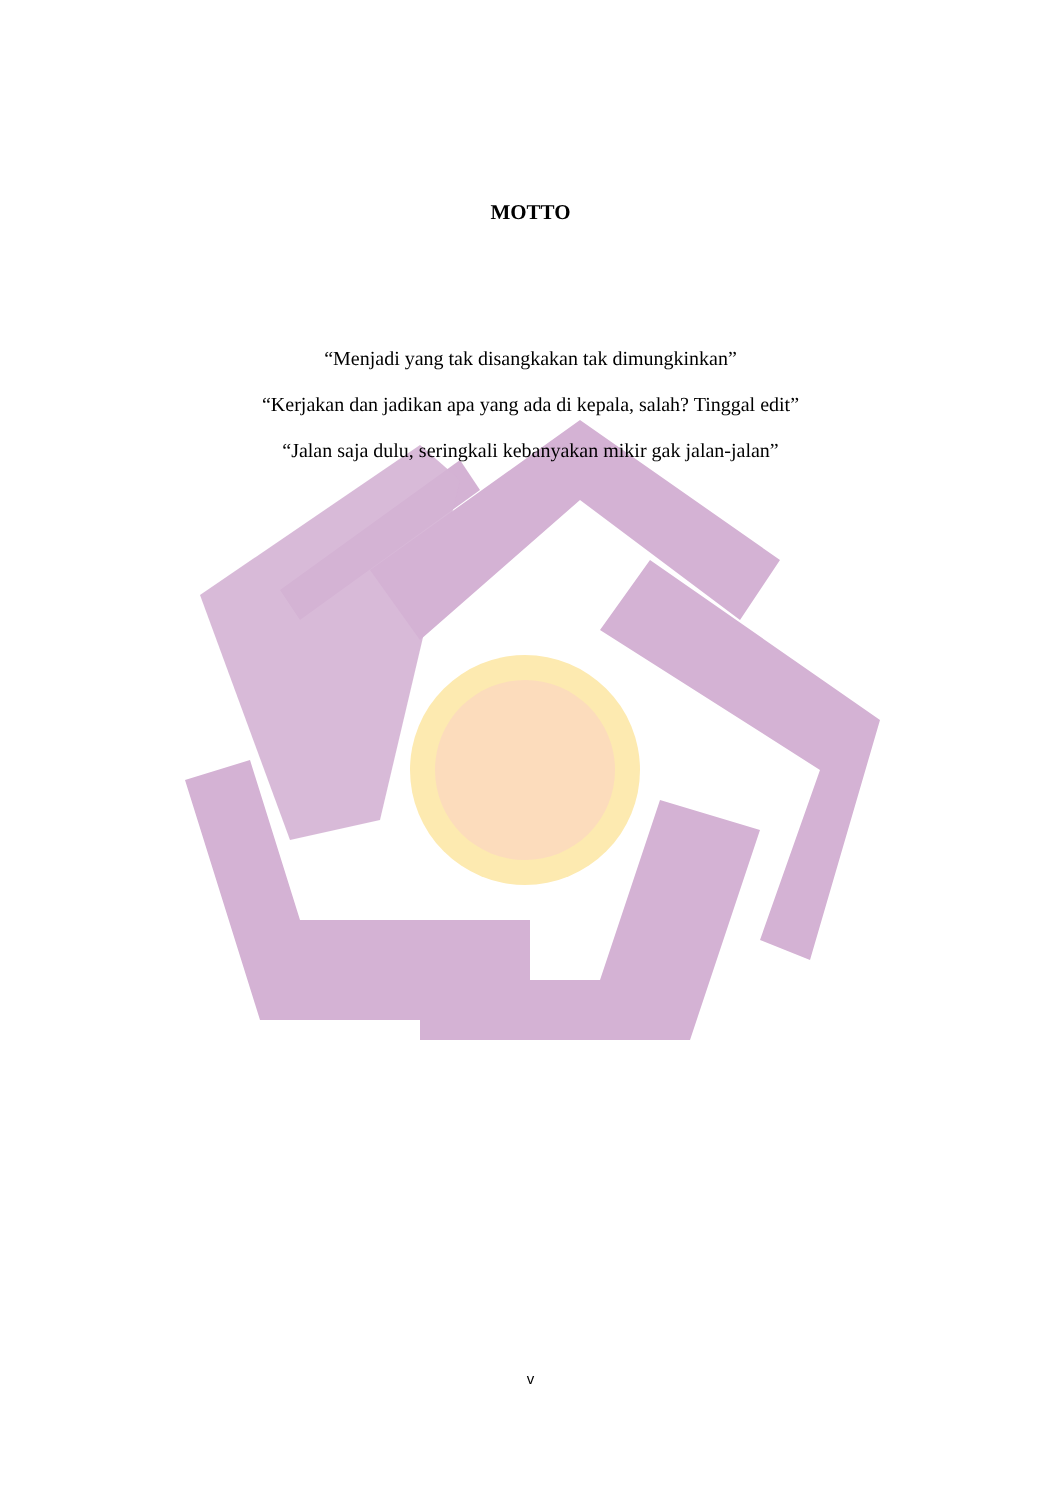MOTTO
“Menjadi yang tak disangkakan tak dimungkinkan”
“Kerjakan dan jadikan apa yang ada di kepala, salah? Tinggal edit”
“Jalan saja dulu, seringkali kebanyakan mikir gak jalan-jalan”
v